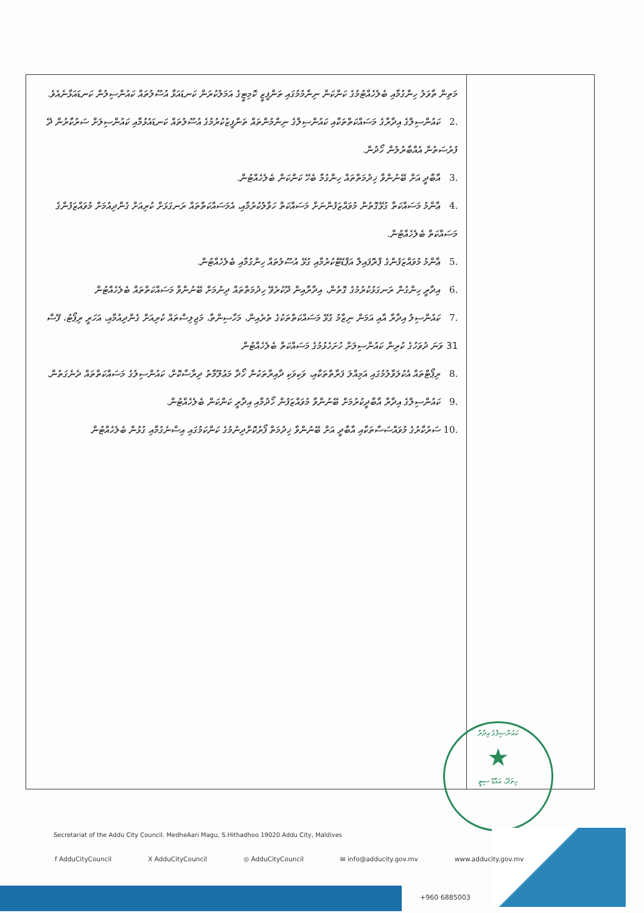| މަތިން ތާވަލު ހިންގުމާއި ބެލެހެއްޓުމުގެ ކަންކަން ނިންމުމުގައި ތަންފީޒީ ކޮމިޓީގެ އަމަލުކުރަން ކަނޑައަޅާ އުސޫލުތައް ކައުންސިލުން ކަނޑައަޅާނެއެވެ. .2 ކައުންސިލްގެ އިދާރާގެ މަސައްކަތްތަކާއި ކައުންސިލްގެ ނިންމުންތައް ތަންފީޒުކުރުމުގެ އުސޫލުތައް ކަނޑައެޅުމާއި ކައުންސިލަށް ސަރުކާރުން ދޭ ފުރުސަތުން އެއްބާރުލުން ހޯދުން. .3 އާބާދީ އަށް ބޭނުންވާ ޚިދުމަތްތައް ހިންގުމާ ބެހޭ ކަންކަން ބެލެހެއްޓުން. .4 ޢާންމު މަސައްކަތާ ގުޅޭގޮތުން މުވައްޒަފުންނަށް މަސައްކަތް ހަވާލުކުރުމާއި، އެމަސައްކަތްތައް ރަނގަޅަށް ކުރިއަށް ގެންދިއުމަށް މުވައްޒަފުންގެ މަސައްކަތް ބެލެހެއްޓުން. .5 ޢާންމު މުވައްޒަފުންގެ ޕްރޮފައިލް އަޕްޑޭޓްކުރުމާއި ގުޅޭ އުސޫލުތައް ހިންގުމާއި ބެލެހެއްޓުން. .6 އިދާރީ ހިންގުން ރަނގަޅުކުރުމުގެ ގޮތުން، އިދާރާއިން ދޫކުރެވޭ ހިދުމަތްތައް ދިނުމަށް ބޭނުންވާ މަސައްކަތްތައް ބެލެހެއްޓުން .7 ކައުންސިލު އިދާރާ އާއި އަމަން ނިޒާމު ގުޅޭ މަސައްކަތްތަކުގެ ތެރެއިން، މަހާސިންތާ، މަޖިލިސްތައް ކުރިއަށް ގެންދިއުމާއި، އަހަރީ ރިޕޯޓު، ފޭސް 31 ވަނަ ދުވަހުގެ ކުރިން ކައުންސިލަށް ހުށަހެޅުމުގެ މަސައްކަތް ބެލެހެއްޓުން .8 ރިޕޯޓްތައް އެކުލަވާލުމުގައި އަމިއްލަ ފަރާތްތަކާއި، ވަކިވަކި ދާއިރާތަކުން ހޯދާ މަޢުލޫމާތު ދިރާސާކޮށް، ކައުންސިލުގެ މަސައްކަތްތައް ދެނެގަތުން. .9 ކައުންސިލްގެ އިދާރާ އާބާދީކުރުމަށް ބޭނުންވާ މުވައްޒަފުން ހޯދުމާއި އިދާރީ ކަންކަން ބެލެހެއްޓުން. .10 ސަރުކާރުގެ މުވައްސަސާތަކާއި އާބާދީ އަށް ބޭނުންވާ ޚިދުމަތް ފޯރުކޮށްދިނުމުގެ ކަންކަމުގައި އިސްނެގުމާއި ގުޅުން ބެލެހެއްޓުން | |
ކައުންސިލްގެ އިދާރާ
★
ހިތަދޫ، އައްޑޫ ސިޓީ
Secretariat of the Addu City Council. MedheAari Magu, S.Hithadhoo 19020 Addu City, Maldives
f AdduCityCouncil X AdduCityCouncil ◎ AdduCityCouncil ✉ info@adducity.gov.mv www.adducity.gov.mv
+960 6885003